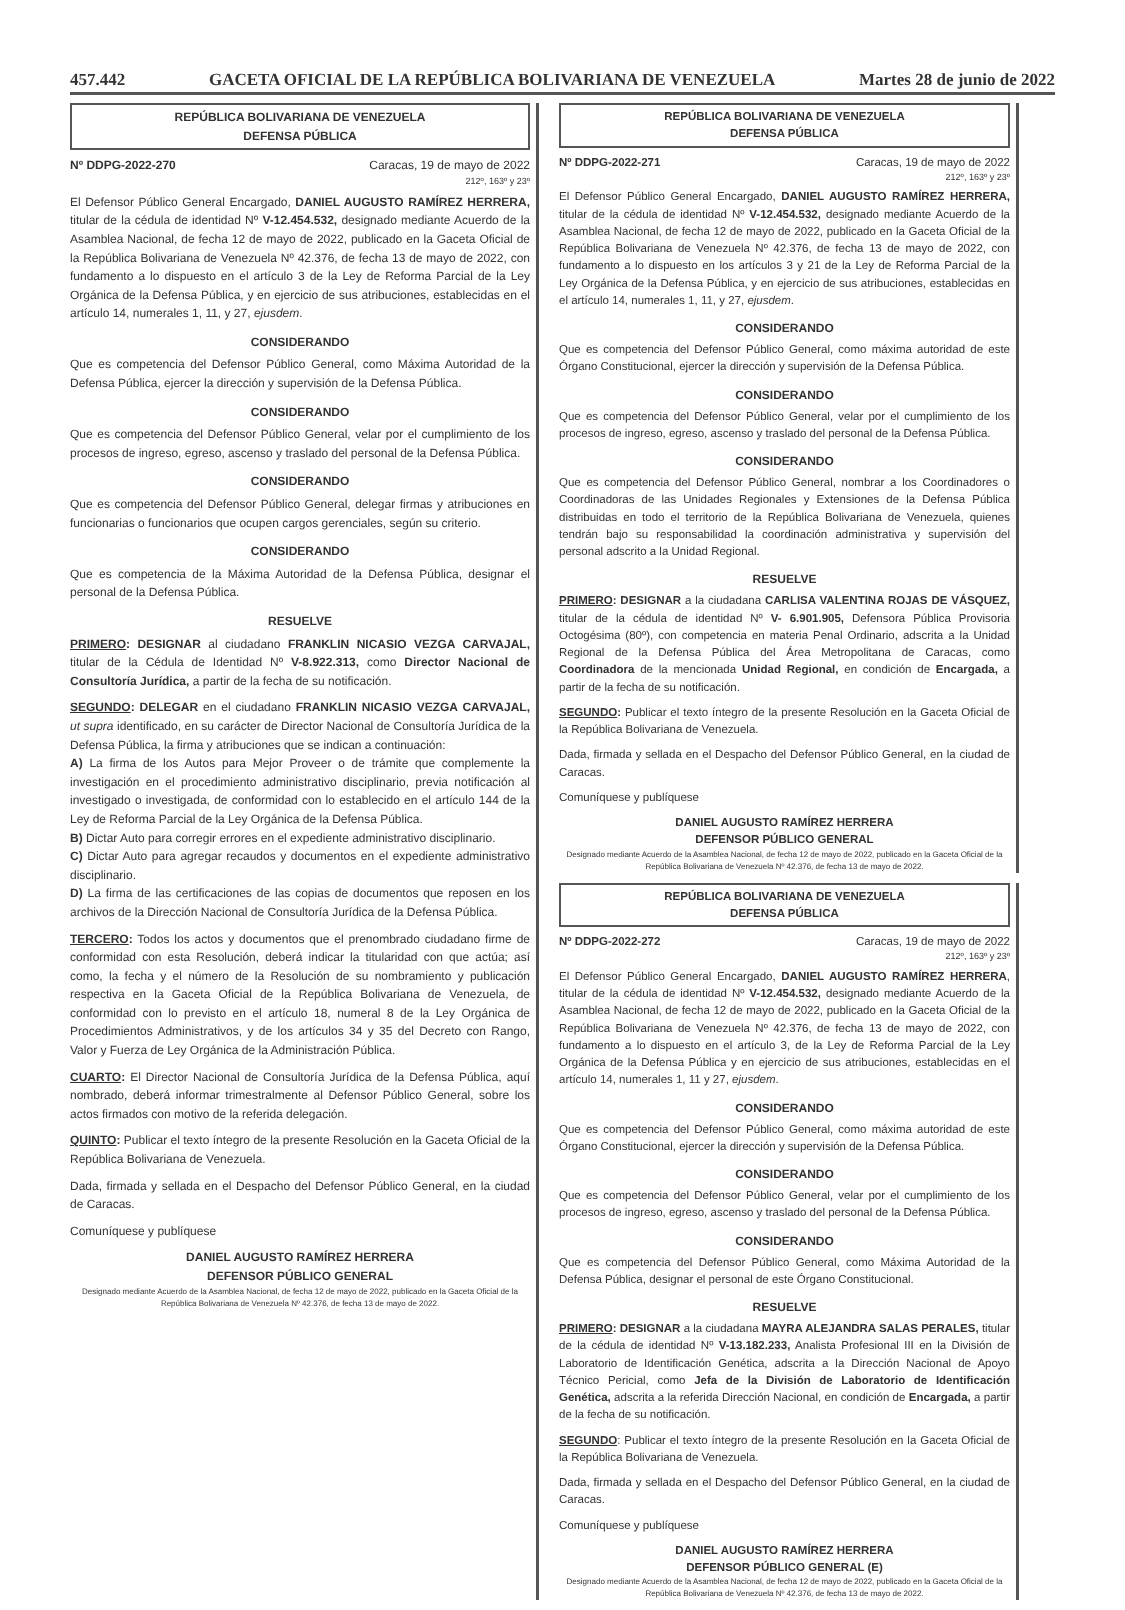457.442 GACETA OFICIAL DE LA REPÚBLICA BOLIVARIANA DE VENEZUELA Martes 28 de junio de 2022
REPÚBLICA BOLIVARIANA DE VENEZUELA
DEFENSA PÚBLICA
Nº DDPG-2022-270 Caracas, 19 de mayo de 2022
212º, 163º y 23º
El Defensor Público General Encargado, DANIEL AUGUSTO RAMÍREZ HERRERA, titular de la cédula de identidad Nº V-12.454.532, designado mediante Acuerdo de la Asamblea Nacional, de fecha 12 de mayo de 2022, publicado en la Gaceta Oficial de la República Bolivariana de Venezuela Nº 42.376, de fecha 13 de mayo de 2022, con fundamento a lo dispuesto en el artículo 3 de la Ley de Reforma Parcial de la Ley Orgánica de la Defensa Pública, y en ejercicio de sus atribuciones, establecidas en el artículo 14, numerales 1, 11, y 27, ejusdem.
CONSIDERANDO
Que es competencia del Defensor Público General, como Máxima Autoridad de la Defensa Pública, ejercer la dirección y supervisión de la Defensa Pública.
CONSIDERANDO
Que es competencia del Defensor Público General, velar por el cumplimiento de los procesos de ingreso, egreso, ascenso y traslado del personal de la Defensa Pública.
CONSIDERANDO
Que es competencia del Defensor Público General, delegar firmas y atribuciones en funcionarias o funcionarios que ocupen cargos gerenciales, según su criterio.
CONSIDERANDO
Que es competencia de la Máxima Autoridad de la Defensa Pública, designar el personal de la Defensa Pública.
RESUELVE
PRIMERO: DESIGNAR al ciudadano FRANKLIN NICASIO VEZGA CARVAJAL, titular de la Cédula de Identidad Nº V-8.922.313, como Director Nacional de Consultoría Jurídica, a partir de la fecha de su notificación.
SEGUNDO: DELEGAR en el ciudadano FRANKLIN NICASIO VEZGA CARVAJAL, ut supra identificado, en su carácter de Director Nacional de Consultoría Jurídica de la Defensa Pública, la firma y atribuciones que se indican a continuación:
A) La firma de los Autos para Mejor Proveer o de trámite que complemente la investigación en el procedimiento administrativo disciplinario, previa notificación al investigado o investigada, de conformidad con lo establecido en el artículo 144 de la Ley de Reforma Parcial de la Ley Orgánica de la Defensa Pública.
B) Dictar Auto para corregir errores en el expediente administrativo disciplinario.
C) Dictar Auto para agregar recaudos y documentos en el expediente administrativo disciplinario.
D) La firma de las certificaciones de las copias de documentos que reposen en los archivos de la Dirección Nacional de Consultoría Jurídica de la Defensa Pública.
TERCERO: Todos los actos y documentos que el prenombrado ciudadano firme de conformidad con esta Resolución, deberá indicar la titularidad con que actúa; así como, la fecha y el número de la Resolución de su nombramiento y publicación respectiva en la Gaceta Oficial de la República Bolivariana de Venezuela, de conformidad con lo previsto en el artículo 18, numeral 8 de la Ley Orgánica de Procedimientos Administrativos, y de los artículos 34 y 35 del Decreto con Rango, Valor y Fuerza de Ley Orgánica de la Administración Pública.
CUARTO: El Director Nacional de Consultoría Jurídica de la Defensa Pública, aquí nombrado, deberá informar trimestralmente al Defensor Público General, sobre los actos firmados con motivo de la referida delegación.
QUINTO: Publicar el texto íntegro de la presente Resolución en la Gaceta Oficial de la República Bolivariana de Venezuela.
Dada, firmada y sellada en el Despacho del Defensor Público General, en la ciudad de Caracas.
Comuníquese y publíquese
DANIEL AUGUSTO RAMÍREZ HERRERA
DEFENSOR PÚBLICO GENERAL
Designado mediante Acuerdo de la Asamblea Nacional, de fecha 12 de mayo de 2022, publicado en la Gaceta Oficial de la República Bolivariana de Venezuela Nº 42.376, de fecha 13 de mayo de 2022.
REPÚBLICA BOLIVARIANA DE VENEZUELA
DEFENSA PÚBLICA
Nº DDPG-2022-271 Caracas, 19 de mayo de 2022
212º, 163º y 23º
El Defensor Público General Encargado, DANIEL AUGUSTO RAMÍREZ HERRERA, titular de la cédula de identidad Nº V-12.454.532, designado mediante Acuerdo de la Asamblea Nacional, de fecha 12 de mayo de 2022, publicado en la Gaceta Oficial de la República Bolivariana de Venezuela Nº 42.376, de fecha 13 de mayo de 2022, con fundamento a lo dispuesto en los artículos 3 y 21 de la Ley de Reforma Parcial de la Ley Orgánica de la Defensa Pública, y en ejercicio de sus atribuciones, establecidas en el artículo 14, numerales 1, 11, y 27, ejusdem.
CONSIDERANDO
Que es competencia del Defensor Público General, como máxima autoridad de este Órgano Constitucional, ejercer la dirección y supervisión de la Defensa Pública.
CONSIDERANDO
Que es competencia del Defensor Público General, velar por el cumplimiento de los procesos de ingreso, egreso, ascenso y traslado del personal de la Defensa Pública.
CONSIDERANDO
Que es competencia del Defensor Público General, nombrar a los Coordinadores o Coordinadoras de las Unidades Regionales y Extensiones de la Defensa Pública distribuidas en todo el territorio de la República Bolivariana de Venezuela, quienes tendrán bajo su responsabilidad la coordinación administrativa y supervisión del personal adscrito a la Unidad Regional.
RESUELVE
PRIMERO: DESIGNAR a la ciudadana CARLISA VALENTINA ROJAS DE VÁSQUEZ, titular de la cédula de identidad Nº V- 6.901.905, Defensora Pública Provisoria Octogésima (80º), con competencia en materia Penal Ordinario, adscrita a la Unidad Regional de la Defensa Pública del Área Metropolitana de Caracas, como Coordinadora de la mencionada Unidad Regional, en condición de Encargada, a partir de la fecha de su notificación.
SEGUNDO: Publicar el texto íntegro de la presente Resolución en la Gaceta Oficial de la República Bolivariana de Venezuela.
Dada, firmada y sellada en el Despacho del Defensor Público General, en la ciudad de Caracas.
Comuníquese y publíquese
DANIEL AUGUSTO RAMÍREZ HERRERA
DEFENSOR PÚBLICO GENERAL
Designado mediante Acuerdo de la Asamblea Nacional, de fecha 12 de mayo de 2022, publicado en la Gaceta Oficial de la República Bolivariana de Venezuela Nº 42.376, de fecha 13 de mayo de 2022.
REPÚBLICA BOLIVARIANA DE VENEZUELA
DEFENSA PÚBLICA
Nº DDPG-2022-272 Caracas, 19 de mayo de 2022
212º, 163º y 23º
El Defensor Público General Encargado, DANIEL AUGUSTO RAMÍREZ HERRERA, titular de la cédula de identidad Nº V-12.454.532, designado mediante Acuerdo de la Asamblea Nacional, de fecha 12 de mayo de 2022, publicado en la Gaceta Oficial de la República Bolivariana de Venezuela Nº 42.376, de fecha 13 de mayo de 2022, con fundamento a lo dispuesto en el artículo 3, de la Ley de Reforma Parcial de la Ley Orgánica de la Defensa Pública y en ejercicio de sus atribuciones, establecidas en el artículo 14, numerales 1, 11 y 27, ejusdem.
CONSIDERANDO
Que es competencia del Defensor Público General, como máxima autoridad de este Órgano Constitucional, ejercer la dirección y supervisión de la Defensa Pública.
CONSIDERANDO
Que es competencia del Defensor Público General, velar por el cumplimiento de los procesos de ingreso, egreso, ascenso y traslado del personal de la Defensa Pública.
CONSIDERANDO
Que es competencia del Defensor Público General, como Máxima Autoridad de la Defensa Pública, designar el personal de este Órgano Constitucional.
RESUELVE
PRIMERO: DESIGNAR a la ciudadana MAYRA ALEJANDRA SALAS PERALES, titular de la cédula de identidad Nº V-13.182.233, Analista Profesional III en la División de Laboratorio de Identificación Genética, adscrita a la Dirección Nacional de Apoyo Técnico Pericial, como Jefa de la División de Laboratorio de Identificación Genética, adscrita a la referida Dirección Nacional, en condición de Encargada, a partir de la fecha de su notificación.
SEGUNDO: Publicar el texto íntegro de la presente Resolución en la Gaceta Oficial de la República Bolivariana de Venezuela.
Dada, firmada y sellada en el Despacho del Defensor Público General, en la ciudad de Caracas.
Comuníquese y publíquese
DANIEL AUGUSTO RAMÍREZ HERRERA
DEFENSOR PÚBLICO GENERAL (E)
Designado mediante Acuerdo de la Asamblea Nacional, de fecha 12 de mayo de 2022, publicado en la Gaceta Oficial de la República Bolivariana de Venezuela Nº 42.376, de fecha 13 de mayo de 2022.